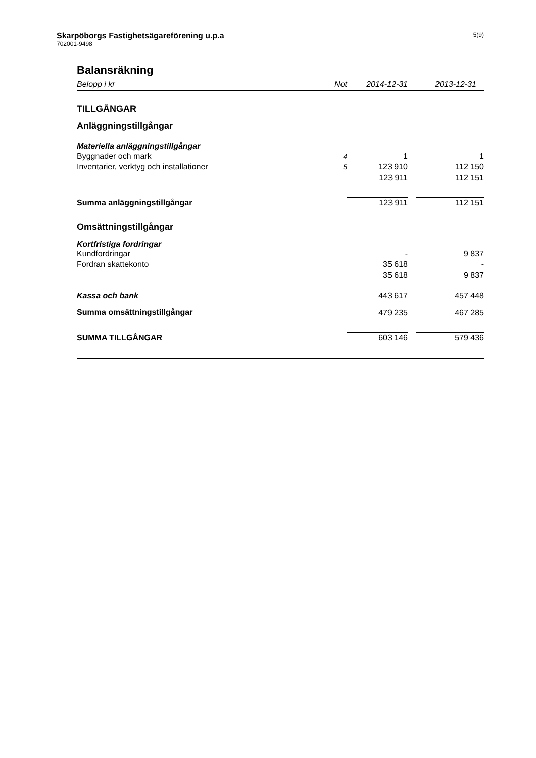Skarpöborgs Fastighetsägareförening u.p.a
702001-9498
5(9)
Balansräkning
| Belopp i kr | Not | 2014-12-31 | | 2013-12-31 |
| --- | --- | --- | --- | --- |
| TILLGÅNGAR | | | | |
| Anläggningstillgångar | | | | |
| Materiella anläggningstillgångar | | | | |
| Byggnader och mark | 4 | 1 | | 1 |
| Inventarier, verktyg och installationer | 5 | 123 910 | | 112 150 |
| | | 123 911 | | 112 151 |
| Summa anläggningstillgångar | | 123 911 | | 112 151 |
| Omsättningstillgångar | | | | |
| Kortfristiga fordringar | | | | |
| Kundfordringar | | - | | 9 837 |
| Fordran skattekonto | | 35 618 | | - |
| | | 35 618 | | 9 837 |
| Kassa och bank | | 443 617 | | 457 448 |
| Summa omsättningstillgångar | | 479 235 | | 467 285 |
| SUMMA TILLGÅNGAR | | 603 146 | | 579 436 |